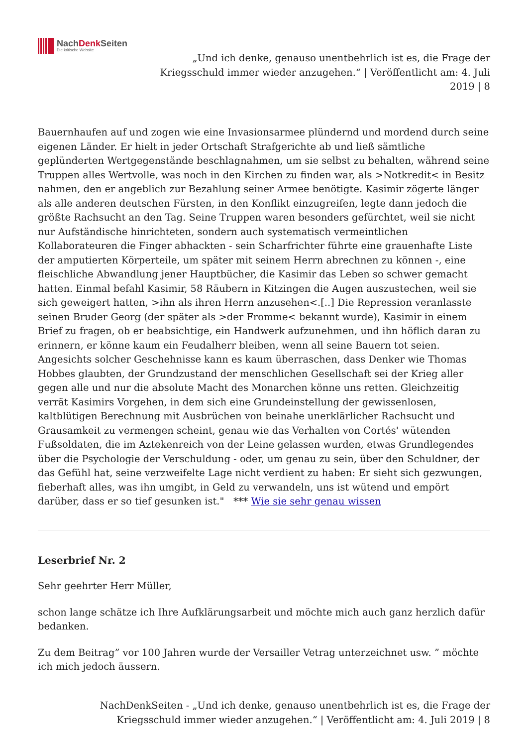NachDenk Seiten
Die kritische Website
„Und ich denke, genauso unentbehrlich ist es, die Frage der Kriegsschuld immer wieder anzugehen.“ | Veröffentlicht am: 4. Juli 2019 | 8
Bauernhaufen auf und zogen wie eine Invasionsarmee plündernd und mordend durch seine eigenen Länder. Er hielt in jeder Ortschaft Strafgerichte ab und ließ sämtliche geplünderten Wertgegenstände beschlagnahmen, um sie selbst zu behalten, während seine Truppen alles Wertvolle, was noch in den Kirchen zu finden war, als >Notkredit< in Besitz nahmen, den er angeblich zur Bezahlung seiner Armee benötigte. Kasimir zögerte länger als alle anderen deutschen Fürsten, in den Konflikt einzugreifen, legte dann jedoch die größte Rachsucht an den Tag. Seine Truppen waren besonders gefürchtet, weil sie nicht nur Aufständische hinrichteten, sondern auch systematisch vermeintlichen Kollaborateuren die Finger abhackten - sein Scharfrichter führte eine grauenhafte Liste der amputierten Körperteile, um später mit seinem Herrn abrechnen zu können -, eine fleischliche Abwandlung jener Hauptbücher, die Kasimir das Leben so schwer gemacht hatten. Einmal befahl Kasimir, 58 Räubern in Kitzingen die Augen auszustechen, weil sie sich geweigert hatten, >ihn als ihren Herrn anzusehen<.[..] Die Repression veranlasste seinen Bruder Georg (der später als >der Fromme< bekannt wurde), Kasimir in einem Brief zu fragen, ob er beabsichtige, ein Handwerk aufzunehmen, und ihn höflich daran zu erinnern, er könne kaum ein Feudalherr bleiben, wenn all seine Bauern tot seien. Angesichts solcher Geschehnisse kann es kaum überraschen, dass Denker wie Thomas Hobbes glaubten, der Grundzustand der menschlichen Gesellschaft sei der Krieg aller gegen alle und nur die absolute Macht des Monarchen könne uns retten. Gleichzeitig verrät Kasimirs Vorgehen, in dem sich eine Grundeinstellung der gewissenlosen, kaltblütigen Berechnung mit Ausbrüchen von beinahe unerklärlicher Rachsucht und Grausamkeit zu vermengen scheint, genau wie das Verhalten von Cortés' wütenden Fußsoldaten, die im Aztekenreich von der Leine gelassen wurden, etwas Grundlegendes über die Psychologie der Verschuldung - oder, um genau zu sein, über den Schuldner, der das Gefühl hat, seine verzweifelte Lage nicht verdient zu haben: Er sieht sich gezwungen, fieberhaft alles, was ihn umgibt, in Geld zu verwandeln, uns ist wütend und empört darüber, dass er so tief gesunken ist." *** Wie sie sehr genau wissen
Leserbrief Nr. 2
Sehr geehrter Herr Müller,
schon lange schätze ich Ihre Aufklärungsarbeit und möchte mich auch ganz herzlich dafür bedanken.
Zu dem Beitrag” vor 100 Jahren wurde der Versailler Vetrag unterzeichnet usw. ” möchte ich mich jedoch äussern.
NachDenkSeiten - „Und ich denke, genauso unentbehrlich ist es, die Frage der Kriegsschuld immer wieder anzugehen.“ | Veröffentlicht am: 4. Juli 2019 | 8